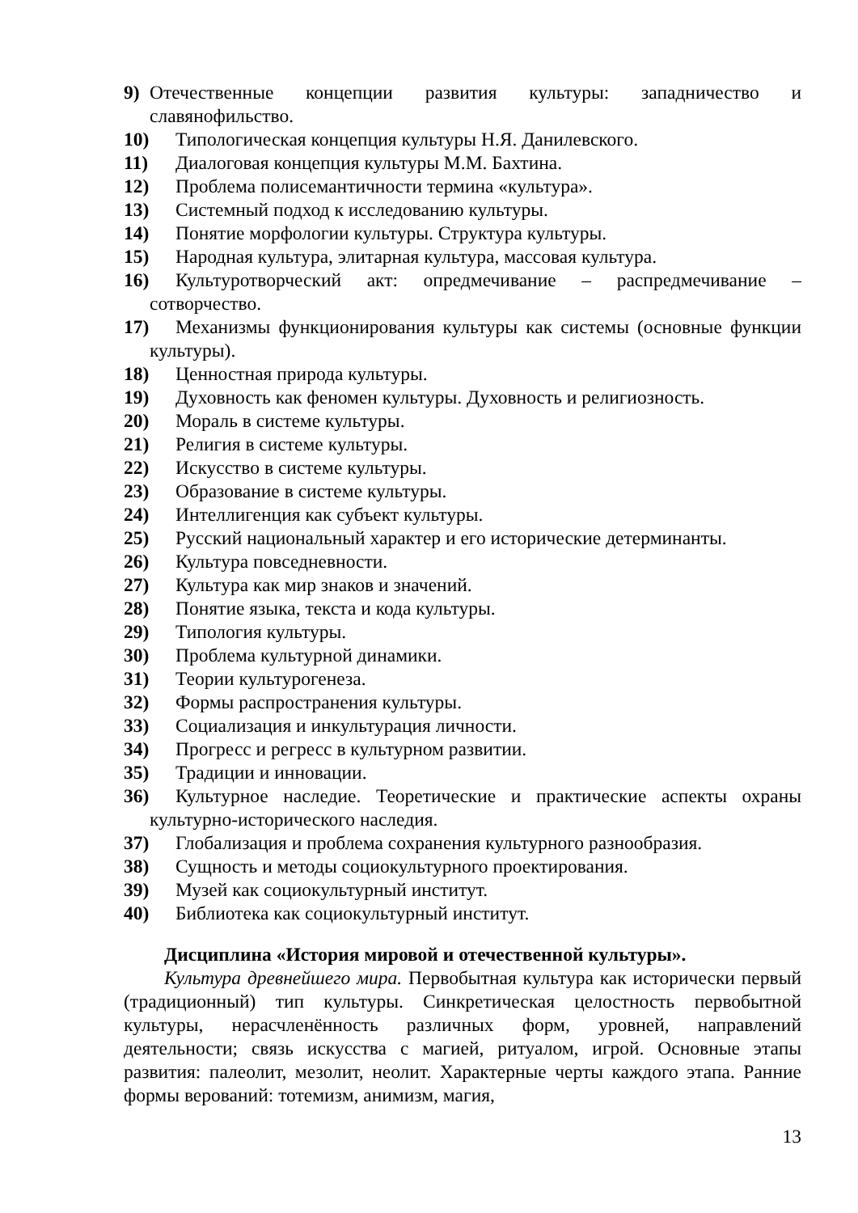9) Отечественные концепции развития культуры: западничество и славянофильство.
10) Типологическая концепция культуры Н.Я. Данилевского.
11) Диалоговая концепция культуры М.М. Бахтина.
12) Проблема полисемантичности термина «культура».
13) Системный подход к исследованию культуры.
14) Понятие морфологии культуры. Структура культуры.
15) Народная культура, элитарная культура, массовая культура.
16) Культуротворческий акт: опредмечивание – распредмечивание – сотворчество.
17) Механизмы функционирования культуры как системы (основные функции культуры).
18) Ценностная природа культуры.
19) Духовность как феномен культуры. Духовность и религиозность.
20) Мораль в системе культуры.
21) Религия в системе культуры.
22) Искусство в системе культуры.
23) Образование в системе культуры.
24) Интеллигенция как субъект культуры.
25) Русский национальный характер и его исторические детерминанты.
26) Культура повседневности.
27) Культура как мир знаков и значений.
28) Понятие языка, текста и кода культуры.
29) Типология культуры.
30) Проблема культурной динамики.
31) Теории культурогенеза.
32) Формы распространения культуры.
33) Социализация и инкультурация личности.
34) Прогресс и регресс в культурном развитии.
35) Традиции и инновации.
36) Культурное наследие. Теоретические и практические аспекты охраны культурно-исторического наследия.
37) Глобализация и проблема сохранения культурного разнообразия.
38) Сущность и методы социокультурного проектирования.
39) Музей как социокультурный институт.
40) Библиотека как социокультурный институт.
Дисциплина «История мировой и отечественной культуры».
Культура древнейшего мира. Первобытная культура как исторически первый (традиционный) тип культуры. Синкретическая целостность первобытной культуры, нерасчленённость различных форм, уровней, направлений деятельности; связь искусства с магией, ритуалом, игрой. Основные этапы развития: палеолит, мезолит, неолит. Характерные черты каждого этапа. Ранние формы верований: тотемизм, анимизм, магия,
13